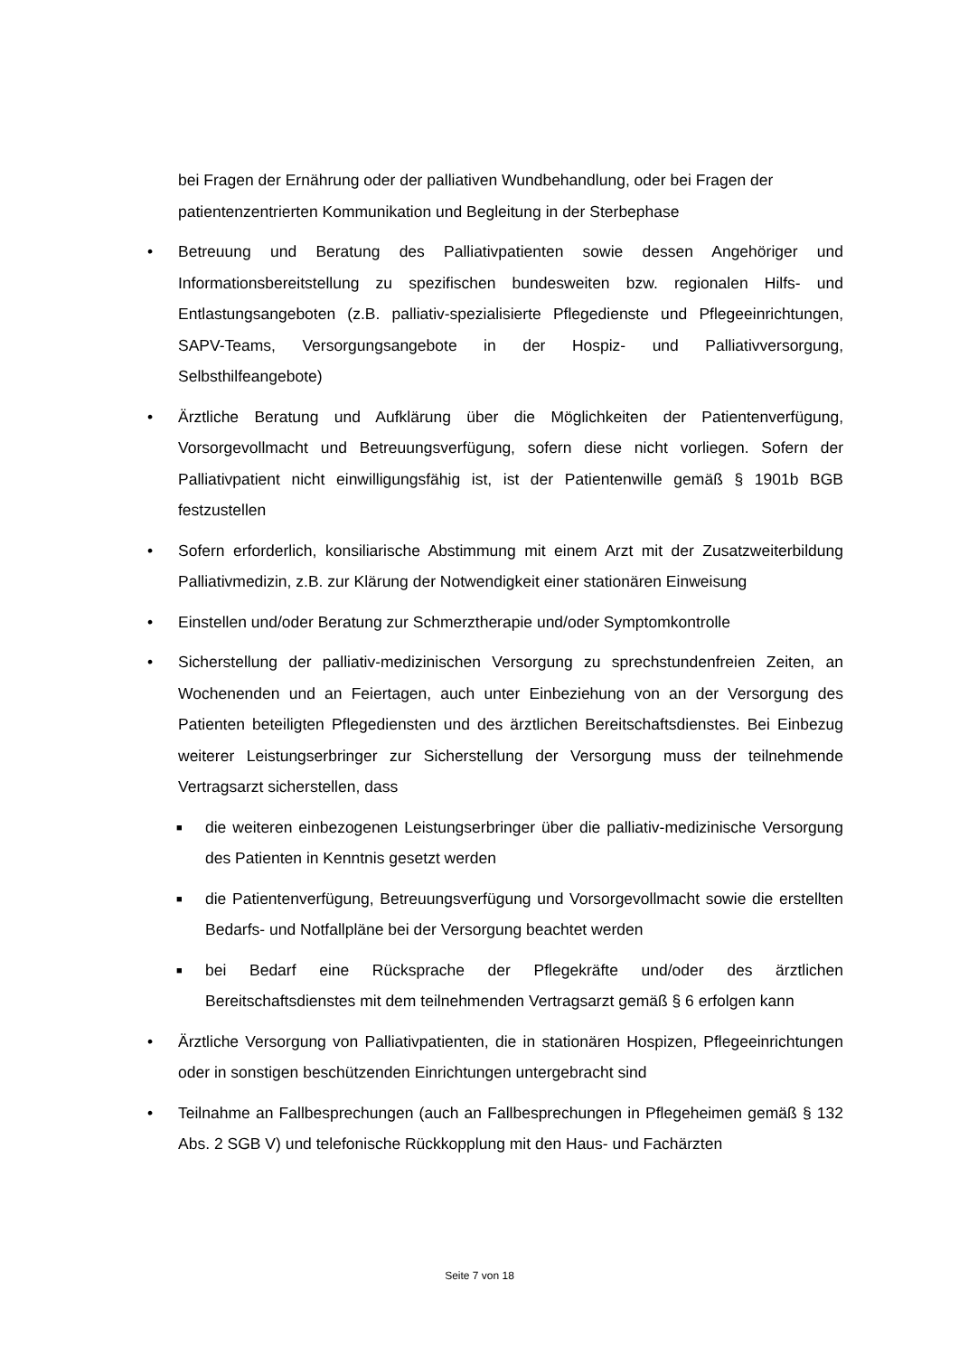bei Fragen der Ernährung oder der palliativen Wundbehandlung, oder bei Fragen der patientenzentrierten Kommunikation und Begleitung in der Sterbephase
• Betreuung und Beratung des Palliativpatienten sowie dessen Angehöriger und Informationsbereitstellung zu spezifischen bundesweiten bzw. regionalen Hilfs- und Entlastungsangeboten (z.B. palliativ-spezialisierte Pflegedienste und Pflegeeinrichtungen, SAPV-Teams, Versorgungsangebote in der Hospiz- und Palliativversorgung, Selbsthilfeangebote)
• Ärztliche Beratung und Aufklärung über die Möglichkeiten der Patientenverfügung, Vorsorgevollmacht und Betreuungsverfügung, sofern diese nicht vorliegen. Sofern der Palliativpatient nicht einwilligungsfähig ist, ist der Patientenwille gemäß § 1901b BGB festzustellen
• Sofern erforderlich, konsiliarische Abstimmung mit einem Arzt mit der Zusatzweiterbildung Palliativmedizin, z.B. zur Klärung der Notwendigkeit einer stationären Einweisung
• Einstellen und/oder Beratung zur Schmerztherapie und/oder Symptomkontrolle
• Sicherstellung der palliativ-medizinischen Versorgung zu sprechstundenfreien Zeiten, an Wochenenden und an Feiertagen, auch unter Einbeziehung von an der Versorgung des Patienten beteiligten Pflegediensten und des ärztlichen Bereitschaftsdienstes. Bei Einbezug weiterer Leistungserbringer zur Sicherstellung der Versorgung muss der teilnehmende Vertragsarzt sicherstellen, dass
■
die weiteren einbezogenen Leistungserbringer über die palliativ-medizinische Versorgung des Patienten in Kenntnis gesetzt werden
■
die Patientenverfügung, Betreuungsverfügung und Vorsorgevollmacht sowie die erstellten Bedarfs- und Notfallpläne bei der Versorgung beachtet werden
■
bei Bedarf eine Rücksprache der Pflegekräfte und/oder des ärztlichen Bereitschaftsdienstes mit dem teilnehmenden Vertragsarzt gemäß § 6 erfolgen kann
• Ärztliche Versorgung von Palliativpatienten, die in stationären Hospizen, Pflegeeinrichtungen oder in sonstigen beschützenden Einrichtungen untergebracht sind
• Teilnahme an Fallbesprechungen (auch an Fallbesprechungen in Pflegeheimen gemäß § 132 Abs. 2 SGB V) und telefonische Rückkopplung mit den Haus- und Fachärzten
Seite 7 von 18